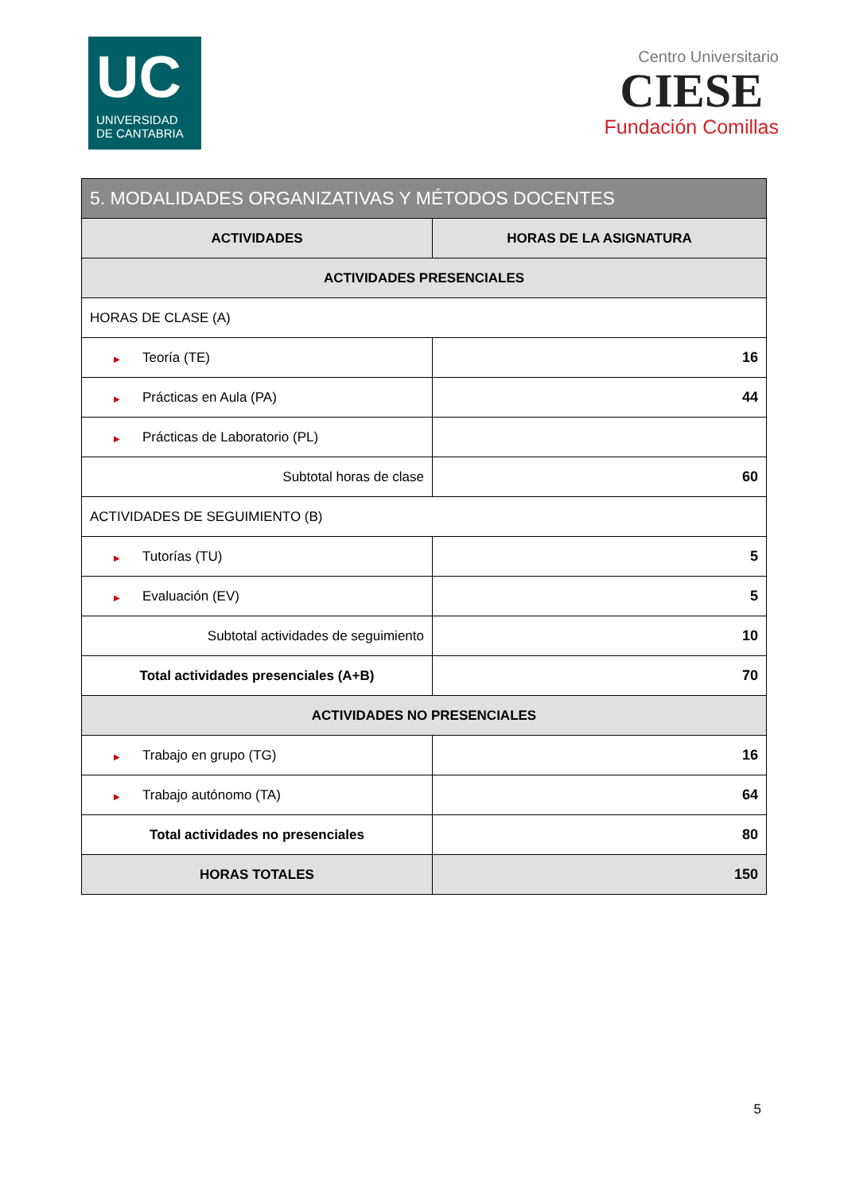UC
UNIVERSIDAD
DE CANTABRIA
Centro Universitario
CIESE
Fundación Comillas
| 5. MODALIDADES ORGANIZATIVAS Y MÉTODOS DOCENTES | |
| --- | --- |
| ACTIVIDADES | HORAS DE LA ASIGNATURA |
| ACTIVIDADES PRESENCIALES | |
| HORAS DE CLASE (A) | |
| ▶ Teoría (TE) | 16 |
| ▶ Prácticas en Aula (PA) | 44 |
| ▶ Prácticas de Laboratorio (PL) | |
| Subtotal horas de clase | 60 |
| ACTIVIDADES DE SEGUIMIENTO (B) | |
| ▶ Tutorías (TU) | 5 |
| ▶ Evaluación (EV) | 5 |
| Subtotal actividades de seguimiento | 10 |
| Total actividades presenciales (A+B) | 70 |
| ACTIVIDADES NO PRESENCIALES | |
| ▶ Trabajo en grupo (TG) | 16 |
| ▶ Trabajo autónomo (TA) | 64 |
| Total actividades no presenciales | 80 |
| HORAS TOTALES | 150 |
5